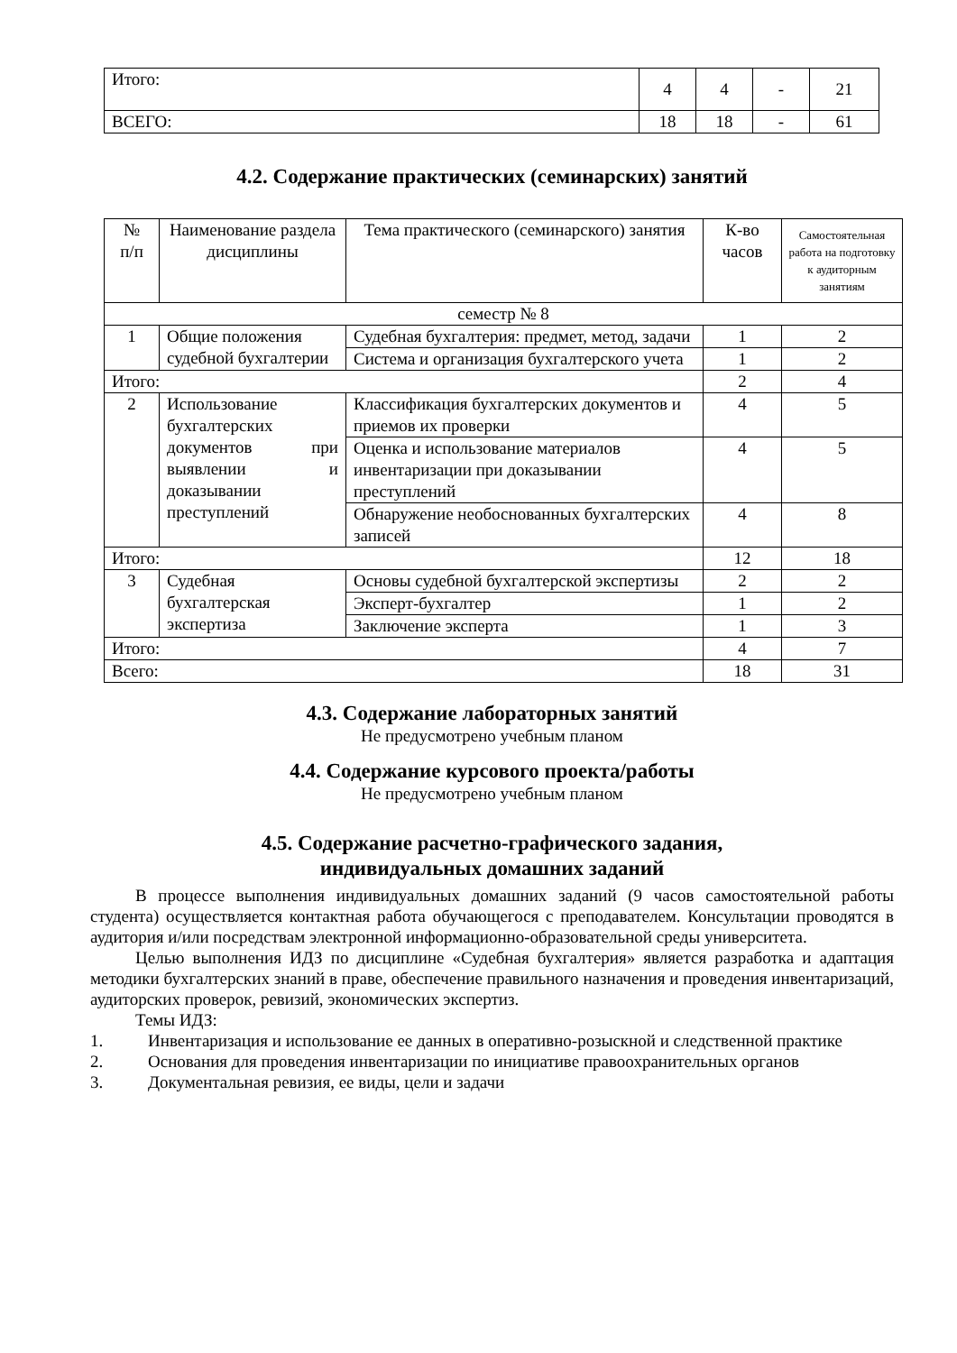| Итого: | 4 | 4 | - | 21 |
| ВСЕГО: | 18 | 18 | - | 61 |
4.2. Содержание практических (семинарских) занятий
| № п/п | Наименование раздела дисциплины | Тема практического (семинарского) занятия | К-во часов | Самостоятельная работа на подготовку к аудиторным занятиям |
| --- | --- | --- | --- | --- |
| семестр № 8 | | | | |
| 1 | Общие положения судебной бухгалтерии | Судебная бухгалтерия: предмет, метод, задачи | 1 | 2 |
| | | Система и организация бухгалтерского учета | 1 | 2 |
| Итого: | | | 2 | 4 |
| 2 | Использование бухгалтерских документов при выявлении и доказывании преступлений | Классификация бухгалтерских документов и приемов их проверки | 4 | 5 |
| | | Оценка и использование материалов инвентаризации при доказывании преступлений | 4 | 5 |
| | | Обнаружение необоснованных бухгалтерских записей | 4 | 8 |
| Итого: | | | 12 | 18 |
| 3 | Судебная бухгалтерская экспертиза | Основы судебной бухгалтерской экспертизы | 2 | 2 |
| | | Эксперт-бухгалтер | 1 | 2 |
| | | Заключение эксперта | 1 | 3 |
| Итого: | | | 4 | 7 |
| Всего: | | | 18 | 31 |
4.3. Содержание лабораторных занятий
Не предусмотрено учебным планом
4.4. Содержание курсового проекта/работы
Не предусмотрено учебным планом
4.5. Содержание расчетно-графического задания,
индивидуальных домашних заданий
В процессе выполнения индивидуальных домашних заданий (9 часов самостоятельной работы студента) осуществляется контактная работа обучающегося с преподавателем. Консультации проводятся в аудитория и/или посредствам электронной информационно-образовательной среды университета.
Целью выполнения ИДЗ по дисциплине «Судебная бухгалтерия» является разработка и адаптация методики бухгалтерских знаний в праве, обеспечение правильного назначения и проведения инвентаризаций, аудиторских проверок, ревизий, экономических экспертиз.
Темы ИДЗ:
1. Инвентаризация и использование ее данных в оперативно-розыскной и следственной практике
2. Основания для проведения инвентаризации по инициативе правоохранительных органов
3. Документальная ревизия, ее виды, цели и задачи